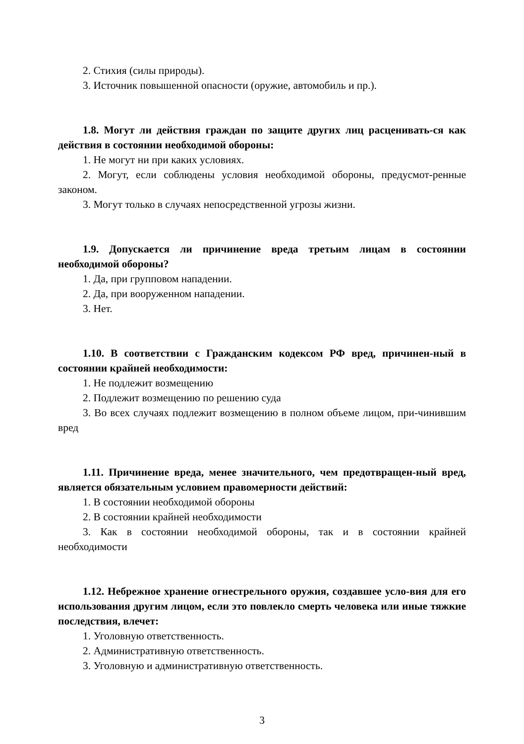2. Стихия (силы природы).
3. Источник повышенной опасности (оружие, автомобиль и пр.).
1.8. Могут ли действия граждан по защите других лиц расценивать-ся как действия в состоянии необходимой обороны:
1. Не могут ни при каких условиях.
2. Могут, если соблюдены условия необходимой обороны, предусмот-ренные законом.
3. Могут только в случаях непосредственной угрозы жизни.
1.9. Допускается ли причинение вреда третьим лицам в состоянии необходимой обороны?
1. Да, при групповом нападении.
2. Да, при вооруженном нападении.
3. Нет.
1.10. В соответствии с Гражданским кодексом РФ вред, причинен-ный в состоянии крайней необходимости:
1. Не подлежит возмещению
2. Подлежит возмещению по решению суда
3. Во всех случаях подлежит возмещению в полном объеме лицом, при-чинившим вред
1.11. Причинение вреда, менее значительного, чем предотвращен-ный вред, является обязательным условием правомерности действий:
1. В состоянии необходимой обороны
2. В состоянии крайней необходимости
3. Как в состоянии необходимой обороны, так и в состоянии крайней необходимости
1.12. Небрежное хранение огнестрельного оружия, создавшее усло-вия для его использования другим лицом, если это повлекло смерть человека или иные тяжкие последствия, влечет:
1. Уголовную ответственность.
2. Административную ответственность.
3. Уголовную и административную ответственность.
3